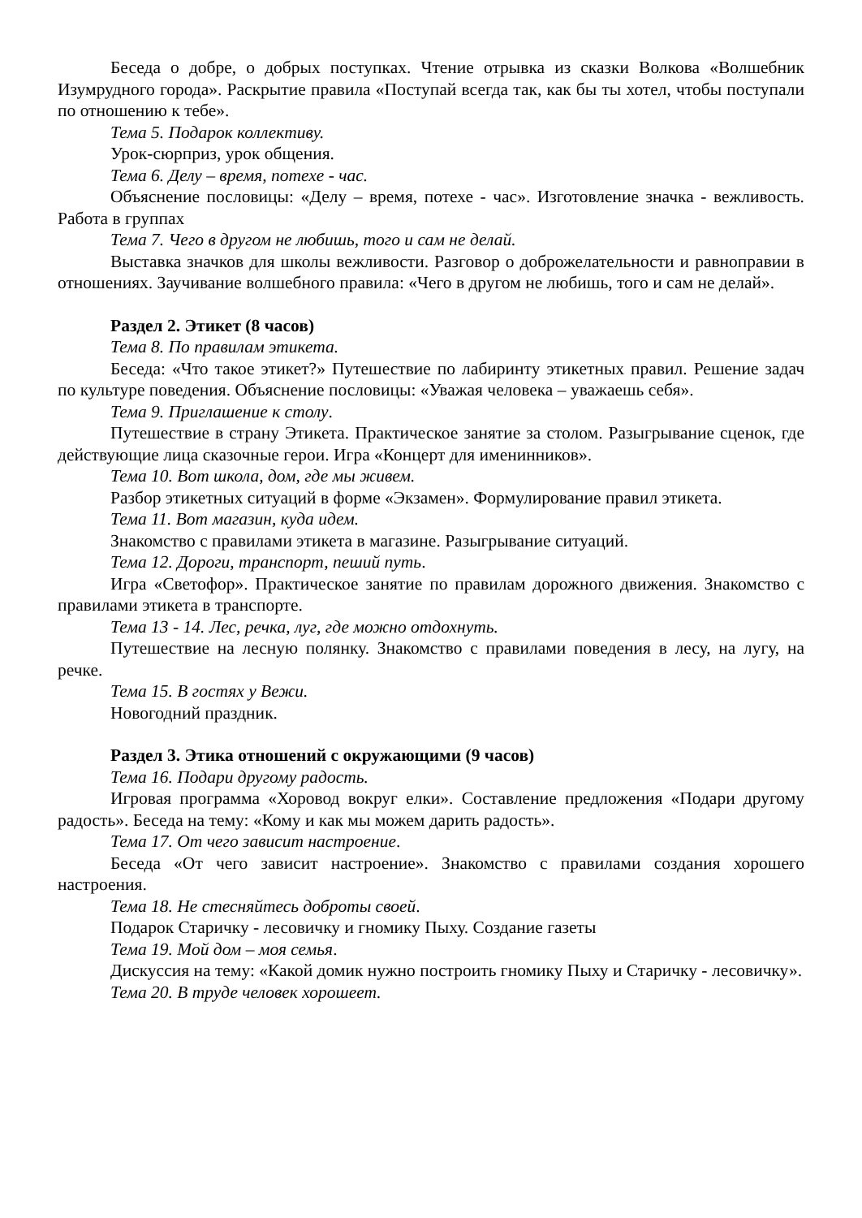Беседа о добре, о добрых поступках. Чтение отрывка из сказки Волкова «Волшебник Изумрудного города». Раскрытие правила «Поступай всегда так, как бы ты хотел, чтобы поступали по отношению к тебе».
Тема 5. Подарок коллективу.
Урок-сюрприз, урок общения.
Тема 6. Делу – время, потехе - час.
Объяснение пословицы: «Делу – время, потехе - час». Изготовление значка - вежливость. Работа в группах
Тема 7. Чего в другом не любишь, того и сам не делай.
Выставка значков для школы вежливости. Разговор о доброжелательности и равноправии в отношениях. Заучивание волшебного правила: «Чего в другом не любишь, того и сам не делай».
Раздел 2. Этикет (8 часов)
Тема 8. По правилам этикета.
Беседа: «Что такое этикет?» Путешествие по лабиринту этикетных правил. Решение задач по культуре поведения. Объяснение пословицы: «Уважая человека – уважаешь себя».
Тема 9. Приглашение к столу.
Путешествие в страну Этикета. Практическое занятие за столом. Разыгрывание сценок, где действующие лица сказочные герои. Игра «Концерт для именинников».
Тема 10. Вот школа, дом, где мы живем.
Разбор этикетных ситуаций в форме «Экзамен». Формулирование правил этикета.
Тема 11. Вот магазин, куда идем.
Знакомство с правилами этикета в магазине. Разыгрывание ситуаций.
Тема 12. Дороги, транспорт, пеший путь.
Игра «Светофор». Практическое занятие по правилам дорожного движения. Знакомство с правилами этикета в транспорте.
Тема 13 - 14. Лес, речка, луг, где можно отдохнуть.
Путешествие на лесную полянку. Знакомство с правилами поведения в лесу, на лугу, на речке.
Тема 15. В гостях у Вежи.
Новогодний праздник.
Раздел 3. Этика отношений с окружающими (9 часов)
Тема 16. Подари другому радость.
Игровая программа «Хоровод вокруг елки». Составление предложения «Подари другому радость». Беседа на тему: «Кому и как мы можем дарить радость».
Тема 17. От чего зависит настроение.
Беседа «От чего зависит настроение». Знакомство с правилами создания хорошего настроения.
Тема 18. Не стесняйтесь доброты своей.
Подарок Старичку - лесовичку и гномику Пыху. Создание газеты
Тема 19. Мой дом – моя семья.
Дискуссия на тему: «Какой домик нужно построить гномику Пыху и Старичку - лесовичку».
Тема 20. В труде человек хорошеет.